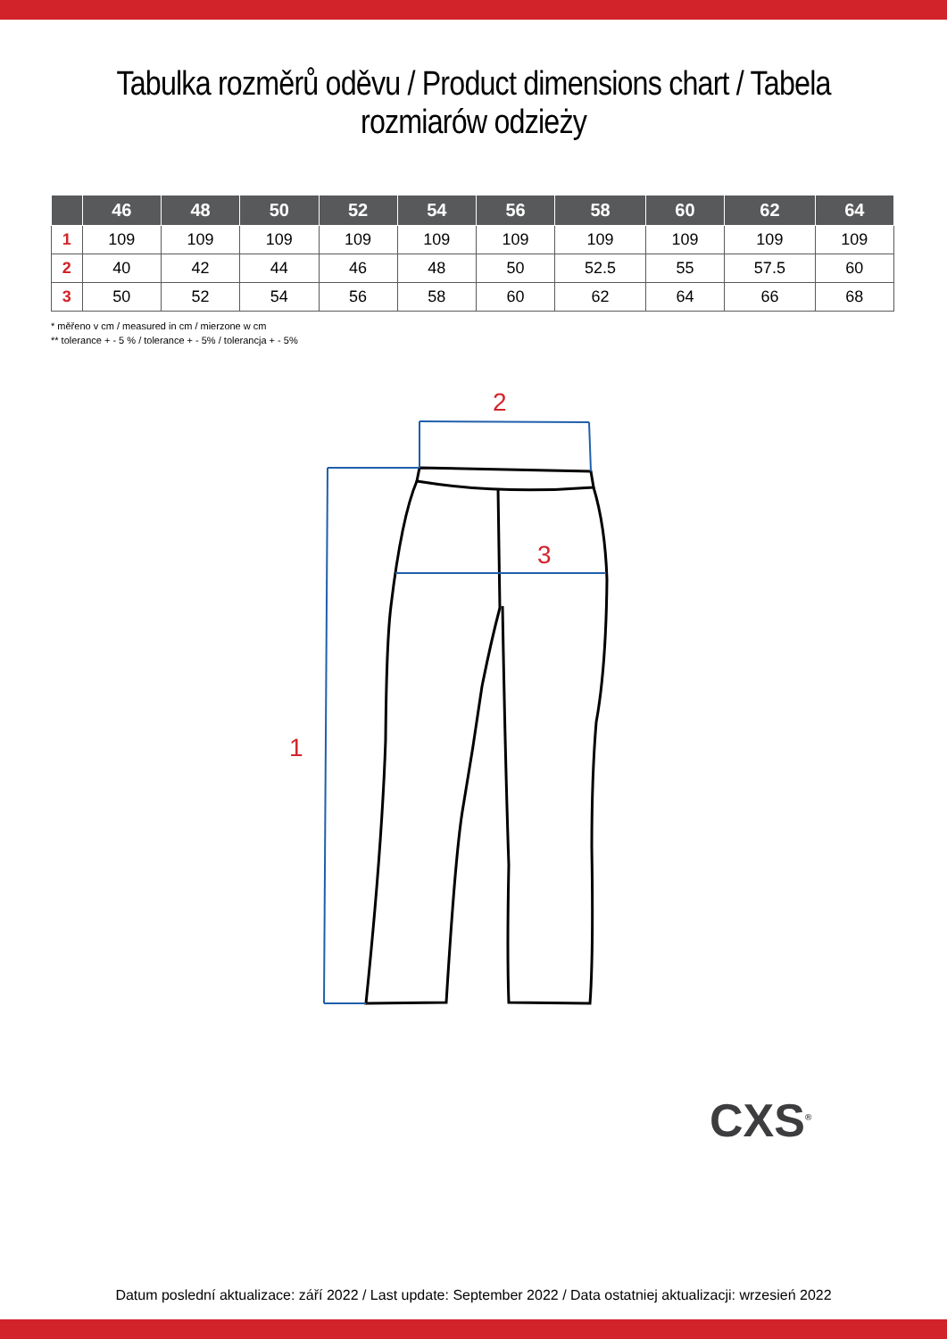Tabulka rozměrů oděvu / Product dimensions chart / Tabela rozmiarów odzieży
| | 46 | 48 | 50 | 52 | 54 | 56 | 58 | 60 | 62 | 64 |
| --- | --- | --- | --- | --- | --- | --- | --- | --- | --- | --- |
| 1 | 109 | 109 | 109 | 109 | 109 | 109 | 109 | 109 | 109 | 109 |
| 2 | 40 | 42 | 44 | 46 | 48 | 50 | 52.5 | 55 | 57.5 | 60 |
| 3 | 50 | 52 | 54 | 56 | 58 | 60 | 62 | 64 | 66 | 68 |
* měřeno v cm / measured in cm / mierzone w cm
** tolerance + - 5 % / tolerance + - 5% / tolerancja + - 5%
2
3
1
CXS<sup>®</sup>
Datum poslední aktualizace: září 2022 / Last update: September 2022 / Data ostatniej aktualizacji: wrzesień 2022